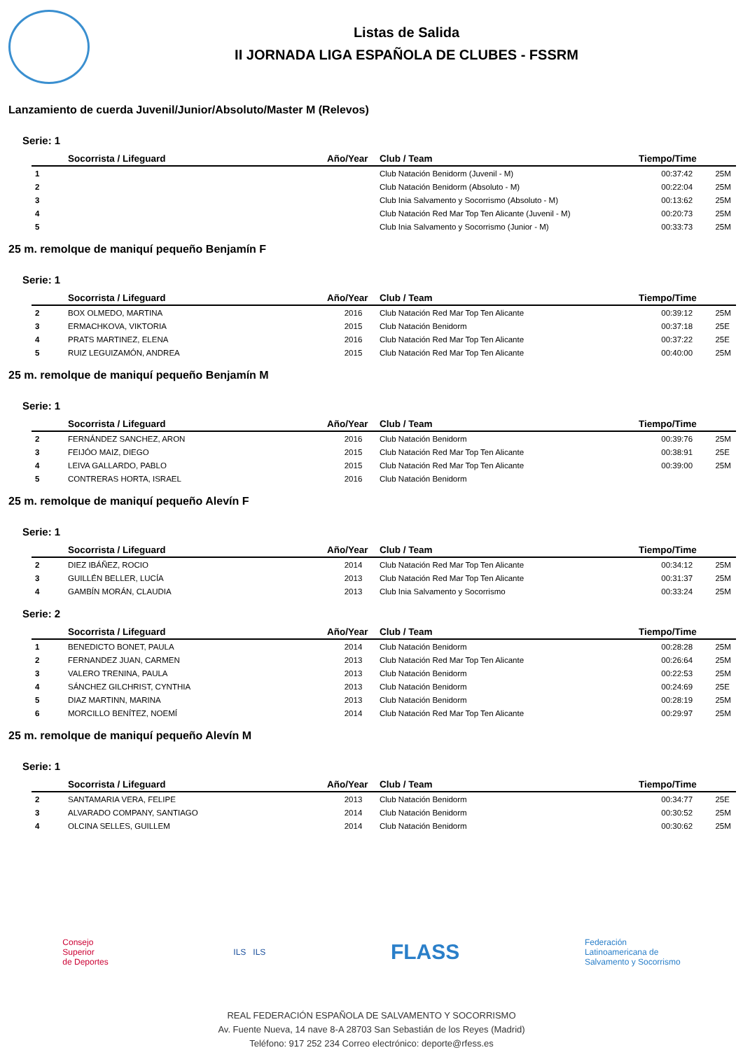Listas de Salida
II JORNADA LIGA ESPAÑOLA DE CLUBES - FSSRM
Lanzamiento de cuerda Juvenil/Junior/Absoluto/Master M (Relevos)
Serie: 1
| | Socorrista / Lifeguard | Año/Year | Club / Team | Tiempo/Time | |
| --- | --- | --- | --- | --- | --- |
| 1 | | | Club Natación Benidorm (Juvenil - M) | 00:37:42 | 25M |
| 2 | | | Club Natación Benidorm (Absoluto - M) | 00:22:04 | 25M |
| 3 | | | Club Inia Salvamento y Socorrismo (Absoluto - M) | 00:13:62 | 25M |
| 4 | | | Club Natación Red Mar Top Ten Alicante (Juvenil - M) | 00:20:73 | 25M |
| 5 | | | Club Inia Salvamento y Socorrismo (Junior - M) | 00:33:73 | 25M |
25 m. remolque de maniquí pequeño Benjamín F
Serie: 1
| | Socorrista / Lifeguard | Año/Year | Club / Team | Tiempo/Time | |
| --- | --- | --- | --- | --- | --- |
| 2 | BOX OLMEDO, MARTINA | 2016 | Club Natación Red Mar Top Ten Alicante | 00:39:12 | 25M |
| 3 | ERMACHKOVA, VIKTORIA | 2015 | Club Natación Benidorm | 00:37:18 | 25E |
| 4 | PRATS MARTINEZ, ELENA | 2016 | Club Natación Red Mar Top Ten Alicante | 00:37:22 | 25E |
| 5 | RUIZ LEGUIZAMÓN, ANDREA | 2015 | Club Natación Red Mar Top Ten Alicante | 00:40:00 | 25M |
25 m. remolque de maniquí pequeño Benjamín M
Serie: 1
| | Socorrista / Lifeguard | Año/Year | Club / Team | Tiempo/Time | |
| --- | --- | --- | --- | --- | --- |
| 2 | FERNÁNDEZ SANCHEZ, ARON | 2016 | Club Natación Benidorm | 00:39:76 | 25M |
| 3 | FEIJÓO MAIZ, DIEGO | 2015 | Club Natación Red Mar Top Ten Alicante | 00:38:91 | 25E |
| 4 | LEIVA GALLARDO, PABLO | 2015 | Club Natación Red Mar Top Ten Alicante | 00:39:00 | 25M |
| 5 | CONTRERAS HORTA, ISRAEL | 2016 | Club Natación Benidorm | | |
25 m. remolque de maniquí pequeño Alevín F
Serie: 1
| | Socorrista / Lifeguard | Año/Year | Club / Team | Tiempo/Time | |
| --- | --- | --- | --- | --- | --- |
| 2 | DIEZ IBÁÑEZ, ROCIO | 2014 | Club Natación Red Mar Top Ten Alicante | 00:34:12 | 25M |
| 3 | GUILLÉN BELLER, LUCÍA | 2013 | Club Natación Red Mar Top Ten Alicante | 00:31:37 | 25M |
| 4 | GAMBÍN MORÁN, CLAUDIA | 2013 | Club Inia Salvamento y Socorrismo | 00:33:24 | 25M |
Serie: 2
| | Socorrista / Lifeguard | Año/Year | Club / Team | Tiempo/Time | |
| --- | --- | --- | --- | --- | --- |
| 1 | BENEDICTO BONET, PAULA | 2014 | Club Natación Benidorm | 00:28:28 | 25M |
| 2 | FERNANDEZ JUAN, CARMEN | 2013 | Club Natación Red Mar Top Ten Alicante | 00:26:64 | 25M |
| 3 | VALERO TRENINA, PAULA | 2013 | Club Natación Benidorm | 00:22:53 | 25M |
| 4 | SÁNCHEZ GILCHRIST, CYNTHIA | 2013 | Club Natación Benidorm | 00:24:69 | 25E |
| 5 | DIAZ MARTINN, MARINA | 2013 | Club Natación Benidorm | 00:28:19 | 25M |
| 6 | MORCILLO BENÍTEZ, NOEMÍ | 2014 | Club Natación Red Mar Top Ten Alicante | 00:29:97 | 25M |
25 m. remolque de maniquí pequeño Alevín M
Serie: 1
| | Socorrista / Lifeguard | Año/Year | Club / Team | Tiempo/Time | |
| --- | --- | --- | --- | --- | --- |
| 2 | SANTAMARIA VERA, FELIPE | 2013 | Club Natación Benidorm | 00:34:77 | 25E |
| 3 | ALVARADO COMPANY, SANTIAGO | 2014 | Club Natación Benidorm | 00:30:52 | 25M |
| 4 | OLCINA SELLES, GUILLEM | 2014 | Club Natación Benidorm | 00:30:62 | 25M |
Consejo
Superior
de Deportes
ILS ILS
FLASS
Federación
Latinoamericana de
Salvamento y Socorrismo
REAL FEDERACIÓN ESPAÑOLA DE SALVAMENTO Y SOCORRISMO
Av. Fuente Nueva, 14 nave 8-A 28703 San Sebastián de los Reyes (Madrid)
Teléfono: 917 252 234 Correo electrónico: deporte@rfess.es